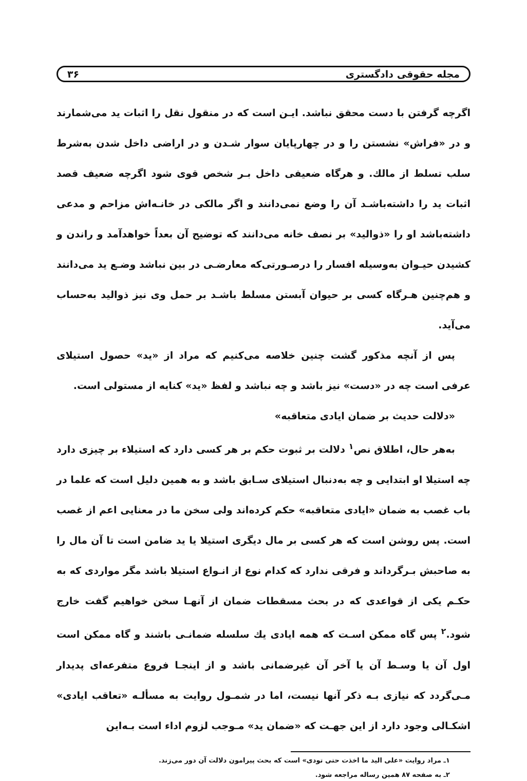مجله حقوقی دادگستری ۳۶
اگرچه گرفتن با دست محقق نباشد. ایـن است که در منقول نقل را اثبات ید می‌شمارند و در «فراش» نشستن را و در چهارپایان سوار شـدن و در اراضی داخل شدن به‌شرط سلب تسلط از مالك. و هرگاه ضعیفی داخل بـر شخص قوی شود اگرچه ضعیف قصد اثبات ید را داشته‌باشـد آن را وضع نمی‌دانند و اگر مالکی در خانـه‌اش مزاحم و مدعی داشته‌باشد او را «ذوالید» بر نصف خانه می‌دانند که توضیح آن بعداً خواهدآمد و راندن و کشیدن حیـوان به‌وسیله افسار را درصـورتی‌که معارضـی در بین نباشد وضـع ید می‌دانند و هم‌چنین هـرگاه کسی بر حیوان آبستن مسلط باشـد بر حمل وی نیز ذوالید به‌حساب می‌آید.
پس از آنچه مذکور گشت چنین خلاصه می‌کنیم که مراد از «ید» حصول استیلای عرفی است چه در «دست» نیز باشد و چه نباشد و لفظ «ید» کنایه از مستولی است.
«دلالت حدیث بر ضمان ایادی متعاقبه»
به‌هر حال، اطلاق نص<sup>۱</sup> دلالت بر ثبوت حکم بر هر کسی دارد که استیلاء بر چیزی دارد چه استیلا او ابتدایی و چه به‌دنبال استیلای سـابق باشد و به همین دلیل است که علما در باب غصب به ضمان «ایادی متعاقبه» حکم کرده‌اند ولی سخن ما در معنایی اعم از غصب است. پس روشن است که هر کسی بر مال دیگری استیلا یا ید ضامن است تا آن مال را به صاحبش بـرگرداند و فرقی ندارد که کدام نوع از انـواع استیلا باشد مگر مواردی که به حکـم یکی از قواعدی که در بحث مسقطات ضمان از آنهـا سخن خواهیم گفت خارج شود.<sup>۲</sup> پس گاه ممکن اسـت که همه ایادی یك سلسله ضمانـی باشند و گاه ممکن است اول آن یا وسـط آن یا آخر آن غیرضمانی باشد و از اینجـا فروع متفرعه‌ای پدیدار مـی‌گردد که نیازی بـه ذکر آنها نیست، اما در شمـول روایت به مسألـه «تعاقب ایادی» اشکـالی وجود دارد از این جهـت که «ضمان ید» مـوجب لزوم اداء است بـه‌این
۱ـ مراد روایت «علی الید ما اخذت حتی تودی» است که بحث پیرامون دلالت آن دور می‌زند.
۲ـ به صفحه ۸۷ همین رساله مراجعه شود.